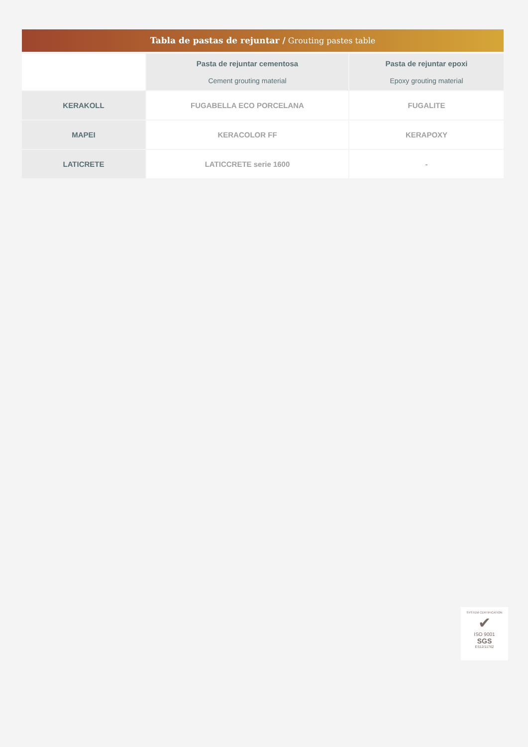Tabla de pastas de rejuntar / Grouting pastes table
| | Pasta de rejuntar cementosa Cement grouting material | Pasta de rejuntar epoxi Epoxy grouting material |
| --- | --- | --- |
| KERAKOLL | FUGABELLA ECO PORCELANA | FUGALITE |
| MAPEI | KERACOLOR FF | KERAPOXY |
| LATICRETE | LATICCRETE serie 1600 | - |
SYSTEM CERTIFICATION
✔
ISO 9001
SGS
ES12/11762